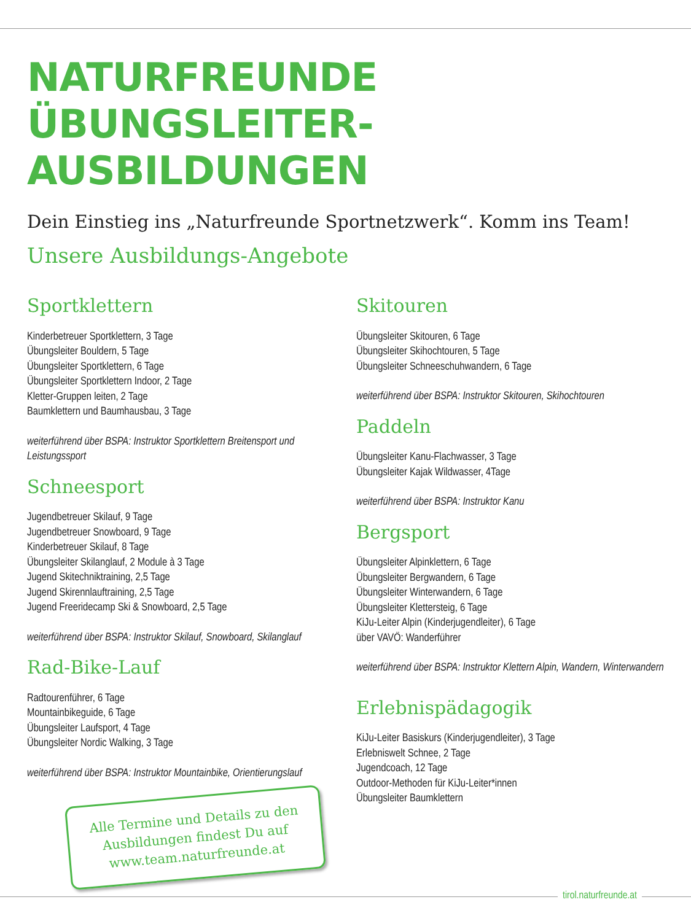NATURFREUNDE
ÜBUNGSLEITER-AUSBILDUNGEN
Dein Einstieg ins „Naturfreunde Sportnetzwerk“. Komm ins Team!
Unsere Ausbildungs-Angebote
Sportklettern
Kinderbetreuer Sportklettern, 3 Tage
Übungsleiter Bouldern, 5 Tage
Übungsleiter Sportklettern, 6 Tage
Übungsleiter Sportklettern Indoor, 2 Tage
Kletter-Gruppen leiten, 2 Tage
Baumklettern und Baumhausbau, 3 Tage
weiterführend über BSPA: Instruktor Sportklettern Breitensport und Leistungssport
Schneesport
Jugendbetreuer Skilauf, 9 Tage
Jugendbetreuer Snowboard, 9 Tage
Kinderbetreuer Skilauf, 8 Tage
Übungsleiter Skilanglauf, 2 Module à 3 Tage
Jugend Skitechniktraining, 2,5 Tage
Jugend Skirennlauftraining, 2,5 Tage
Jugend Freeridecamp Ski & Snowboard, 2,5 Tage
weiterführend über BSPA: Instruktor Skilauf, Snowboard, Skilanglauf
Rad-Bike-Lauf
Radtourenführer, 6 Tage
Mountainbikeguide, 6 Tage
Übungsleiter Laufsport, 4 Tage
Übungsleiter Nordic Walking, 3 Tage
weiterführend über BSPA: Instruktor Mountainbike, Orientierungslauf
Alle Termine und Details zu den Ausbildungen findest Du auf www.team.naturfreunde.at
Skitouren
Übungsleiter Skitouren, 6 Tage
Übungsleiter Skihochtouren, 5 Tage
Übungsleiter Schneeschuhwandern, 6 Tage
weiterführend über BSPA: Instruktor Skitouren, Skihochtouren
Paddeln
Übungsleiter Kanu-Flachwasser, 3 Tage
Übungsleiter Kajak Wildwasser, 4Tage
weiterführend über BSPA: Instruktor Kanu
Bergsport
Übungsleiter Alpinklettern, 6 Tage
Übungsleiter Bergwandern, 6 Tage
Übungsleiter Winterwandern, 6 Tage
Übungsleiter Klettersteig, 6 Tage
KiJu-Leiter Alpin (Kinderjugendleiter), 6 Tage
über VAVÖ: Wanderführer
weiterführend über BSPA: Instruktor Klettern Alpin, Wandern, Winterwandern
Erlebnispädagogik
KiJu-Leiter Basiskurs (Kinderjugendleiter), 3 Tage
Erlebniswelt Schnee, 2 Tage
Jugendcoach, 12 Tage
Outdoor-Methoden für KiJu-Leiter*innen
Übungsleiter Baumklettern
tirol.naturfreunde.at